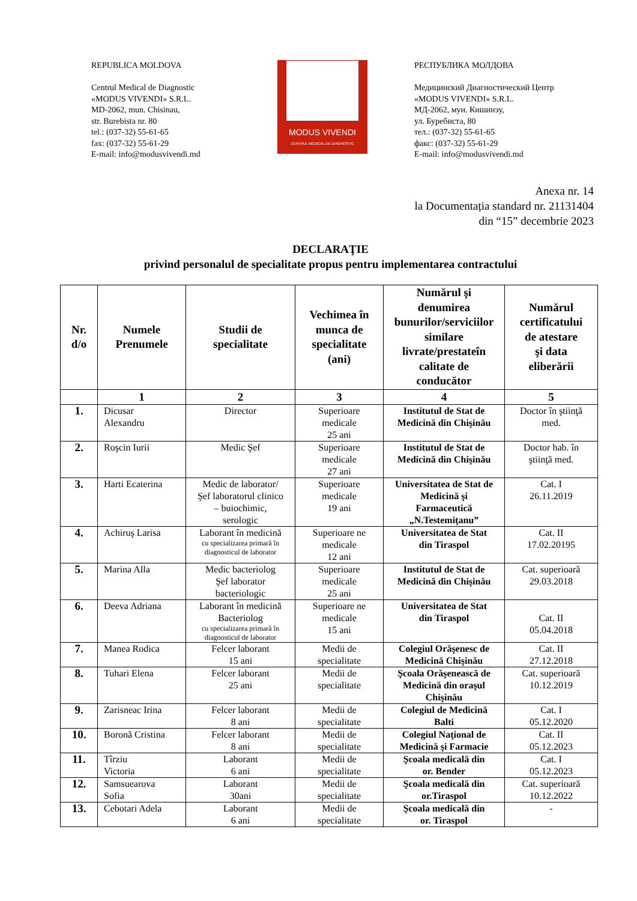REPUBLICA MOLDOVA
Centrul Medical de Diagnostic
«MODUS VIVENDI» S.R.L.
MD-2062, mun. Chisinau,
str. Burebista nr. 80
tel.: (037-32) 55-61-65
fax: (037-32) 55-61-29
E-mail: info@modusvivendi.md
MODUS VIVENDI
CENTRUL MEDICAL DE DIAGNOSTIC
РЕСПУБЛИКА МОЛДОВА
Медицинский Диагностический Центр
«MODUS VIVENDI» S.R.L.
МД-2062, мун. Кишинэу,
ул. Буребиста, 80
тел.: (037-32) 55-61-65
факс: (037-32) 55-61-29
E-mail: info@modusvivendi.md
Anexa nr. 14
la Documentația standard nr. 21131404
din “15” decembrie 2023
DECLARAŢIE
privind personalul de specialitate propus pentru implementarea contractului
| Nr. d/o | Numele Prenumele | Studii de specialitate | Vechimea în munca de specialitate (ani) | Numărul şi denumirea bunurilor/serviciilor similare livrate/prestateîn calitate de conducător | Numărul certificatului de atestare şi data eliberării |
| --- | --- | --- | --- | --- | --- |
| | 1 | 2 | 3 | 4 | 5 |
| 1. | Dicusar Alexandru | Director | Superioare medicale 25 ani | Institutul de Stat de Medicină din Chişinău | Doctor în ştiinţă med. |
| 2. | Roşcin Iurii | Medic Şef | Superioare medicale 27 ani | Institutul de Stat de Medicină din Chişinău | Doctor hab. în ştiinţă med. |
| 3. | Harti Ecaterina | Medic de laborator/ Şef laboratorul clinico – buiochimic, serologic | Superioare medicale 19 ani | Universitatea de Stat de Medicină şi Farmaceutică „N.Testemiţanu” | Cat. I 26.11.2019 |
| 4. | Achiruş Larisa | Laborant în medicină cu specializarea primară în diagnosticul de laborator | Superioare ne medicale 12 ani | Universitatea de Stat din Tiraspol | Cat. II 17.02.20195 |
| 5. | Marina Alla | Medic bacteriolog Şef laborator bacteriologic | Superioare medicale 25 ani | Institutul de Stat de Medicină din Chişinău | Cat. superioară 29.03.2018 |
| 6. | Deeva Adriana | Laborant în medicină Bacteriolog cu specializarea primară în diagnosticul de laborator | Superioare ne medicale 15 ani | Universitatea de Stat din Tiraspol | Cat. II 05.04.2018 |
| 7. | Manea Rodica | Felcer laborant 15 ani | Medii de specialitate | Colegiul Orăşenesc de Medicină Chişinău | Cat. II 27.12.2018 |
| 8. | Tuhari Elena | Felcer laborant 25 ani | Medii de specialitate | Şcoala Orăşenească de Medicină din oraşul Chişinău | Cat. superioară 10.12.2019 |
| 9. | Zarisneac Irina | Felcer laborant 8 ani | Medii de specialitate | Colegiul de Medicină Balti | Cat. I 05.12.2020 |
| 10. | Boronă Cristina | Felcer laborant 8 ani | Medii de specialitate | Colegiul Naţional de Medicină şi Farmacie | Cat. II 05.12.2023 |
| 11. | Tîrziu Victoria | Laborant 6 ani | Medii de specialitate | Şcoala medicală din or. Bender | Cat. I 05.12.2023 |
| 12. | Samsuearova Sofia | Laborant 30ani | Medii de specialitate | Şcoala medicală din or.Tiraspol | Cat. superioară 10.12.2022 |
| 13. | Cebotari Adela | Laborant 6 ani | Medii de specialitate | Şcoala medicală din or. Tiraspol | - |